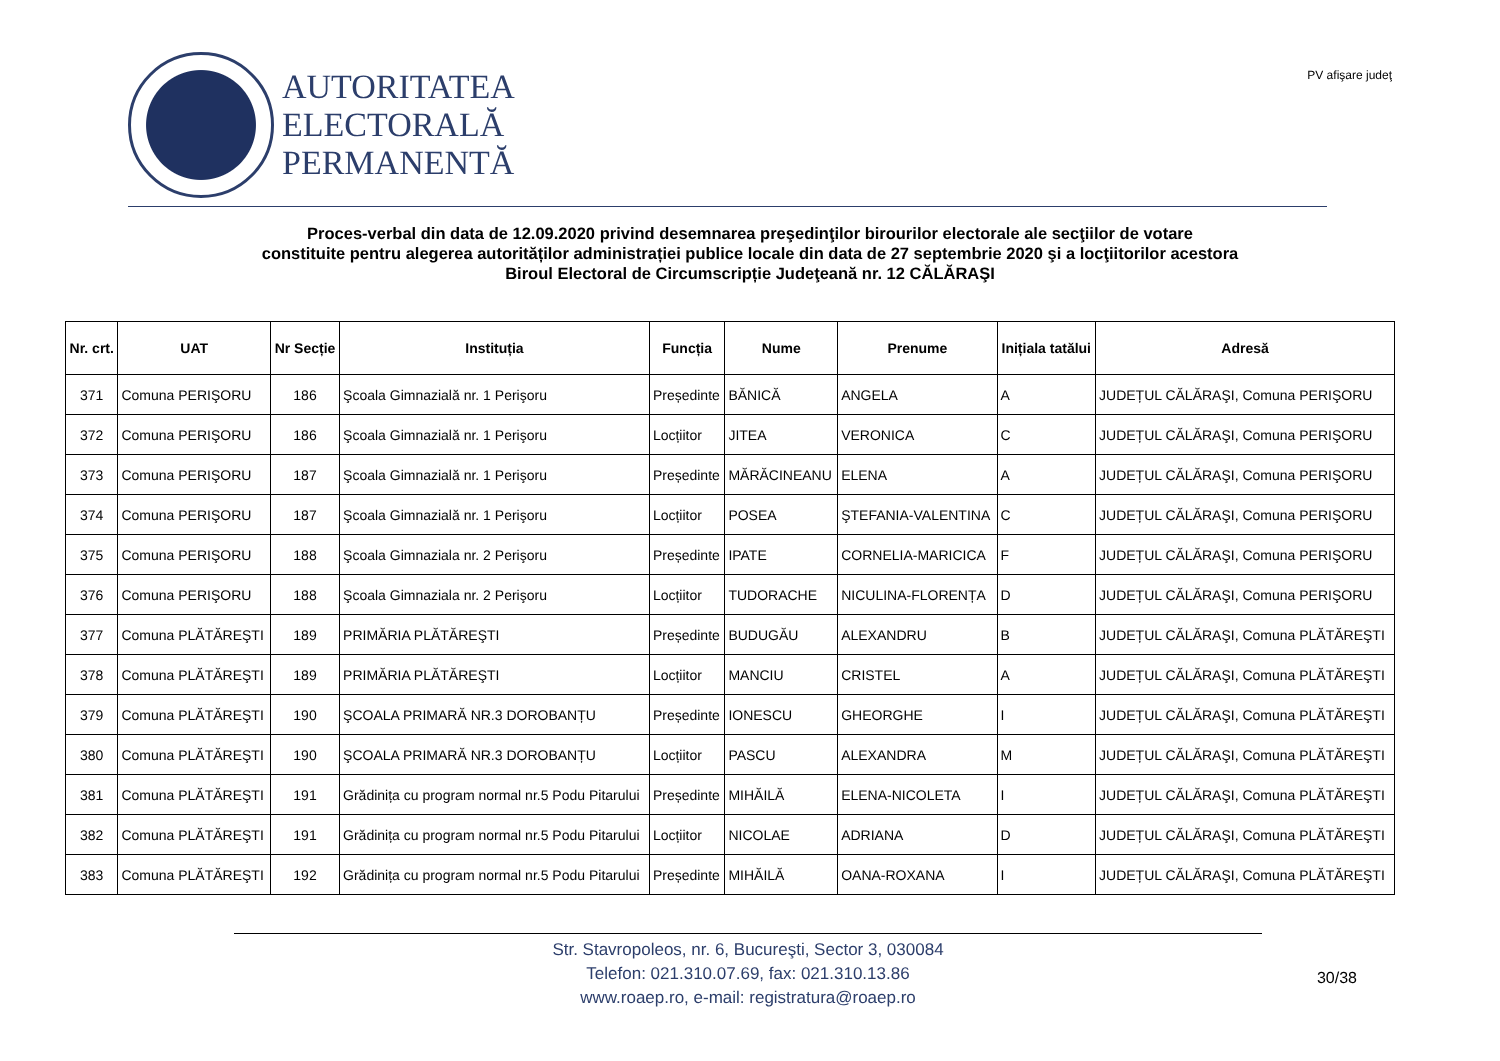AUTORITATEA
ELECTORALĂ
PERMANENTĂ
PV afişare judeţ
Proces-verbal din data de 12.09.2020 privind desemnarea preşedinţilor birourilor electorale ale secţiilor de votare
constituite pentru alegerea autorităților administrației publice locale din data de 27 septembrie 2020 şi a locţiitorilor acestora
Biroul Electoral de Circumscripție Judeţeană nr. 12 CĂLĂRAŞI
| Nr. crt. | UAT | Nr Secție | Instituția | Funcția | Nume | Prenume | Inițiala tatălui | Adresă |
| --- | --- | --- | --- | --- | --- | --- | --- | --- |
| 371 | Comuna PERIŞORU | 186 | Şcoala Gimnazială nr. 1 Perişoru | Președinte | BĂNICĂ | ANGELA | A | JUDEȚUL CĂLĂRAŞI, Comuna PERIŞORU |
| 372 | Comuna PERIŞORU | 186 | Şcoala Gimnazială nr. 1 Perişoru | Locțiitor | JITEA | VERONICA | C | JUDEȚUL CĂLĂRAŞI, Comuna PERIŞORU |
| 373 | Comuna PERIŞORU | 187 | Şcoala Gimnazială nr. 1 Perişoru | Președinte | MĂRĂCINEANU | ELENA | A | JUDEȚUL CĂLĂRAŞI, Comuna PERIŞORU |
| 374 | Comuna PERIŞORU | 187 | Şcoala Gimnazială nr. 1 Perişoru | Locțiitor | POSEA | ŞTEFANIA-VALENTINA | C | JUDEȚUL CĂLĂRAŞI, Comuna PERIŞORU |
| 375 | Comuna PERIŞORU | 188 | Şcoala Gimnaziala nr. 2 Perişoru | Președinte | IPATE | CORNELIA-MARICICA | F | JUDEȚUL CĂLĂRAŞI, Comuna PERIŞORU |
| 376 | Comuna PERIŞORU | 188 | Şcoala Gimnaziala nr. 2 Perişoru | Locțiitor | TUDORACHE | NICULINA-FLORENȚA | D | JUDEȚUL CĂLĂRAŞI, Comuna PERIŞORU |
| 377 | Comuna PLĂTĂREŞTI | 189 | PRIMĂRIA PLĂTĂREŞTI | Președinte | BUDUGĂU | ALEXANDRU | B | JUDEȚUL CĂLĂRAŞI, Comuna PLĂTĂREŞTI |
| 378 | Comuna PLĂTĂREŞTI | 189 | PRIMĂRIA PLĂTĂREŞTI | Locțiitor | MANCIU | CRISTEL | A | JUDEȚUL CĂLĂRAŞI, Comuna PLĂTĂREŞTI |
| 379 | Comuna PLĂTĂREŞTI | 190 | ŞCOALA PRIMARĂ NR.3 DOROBANȚU | Președinte | IONESCU | GHEORGHE | I | JUDEȚUL CĂLĂRAŞI, Comuna PLĂTĂREŞTI |
| 380 | Comuna PLĂTĂREŞTI | 190 | ŞCOALA PRIMARĂ NR.3 DOROBANȚU | Locțiitor | PASCU | ALEXANDRA | M | JUDEȚUL CĂLĂRAŞI, Comuna PLĂTĂREŞTI |
| 381 | Comuna PLĂTĂREŞTI | 191 | Grădinița cu program normal nr.5 Podu Pitarului | Președinte | MIHĂILĂ | ELENA-NICOLETA | I | JUDEȚUL CĂLĂRAŞI, Comuna PLĂTĂREŞTI |
| 382 | Comuna PLĂTĂREŞTI | 191 | Grădinița cu program normal nr.5 Podu Pitarului | Locțiitor | NICOLAE | ADRIANA | D | JUDEȚUL CĂLĂRAŞI, Comuna PLĂTĂREŞTI |
| 383 | Comuna PLĂTĂREŞTI | 192 | Grădinița cu program normal nr.5 Podu Pitarului | Președinte | MIHĂILĂ | OANA-ROXANA | I | JUDEȚUL CĂLĂRAŞI, Comuna PLĂTĂREŞTI |
Str. Stavropoleos, nr. 6, Bucureşti, Sector 3, 030084
Telefon: 021.310.07.69, fax: 021.310.13.86
www.roaep.ro, e-mail: registratura@roaep.ro
30/38